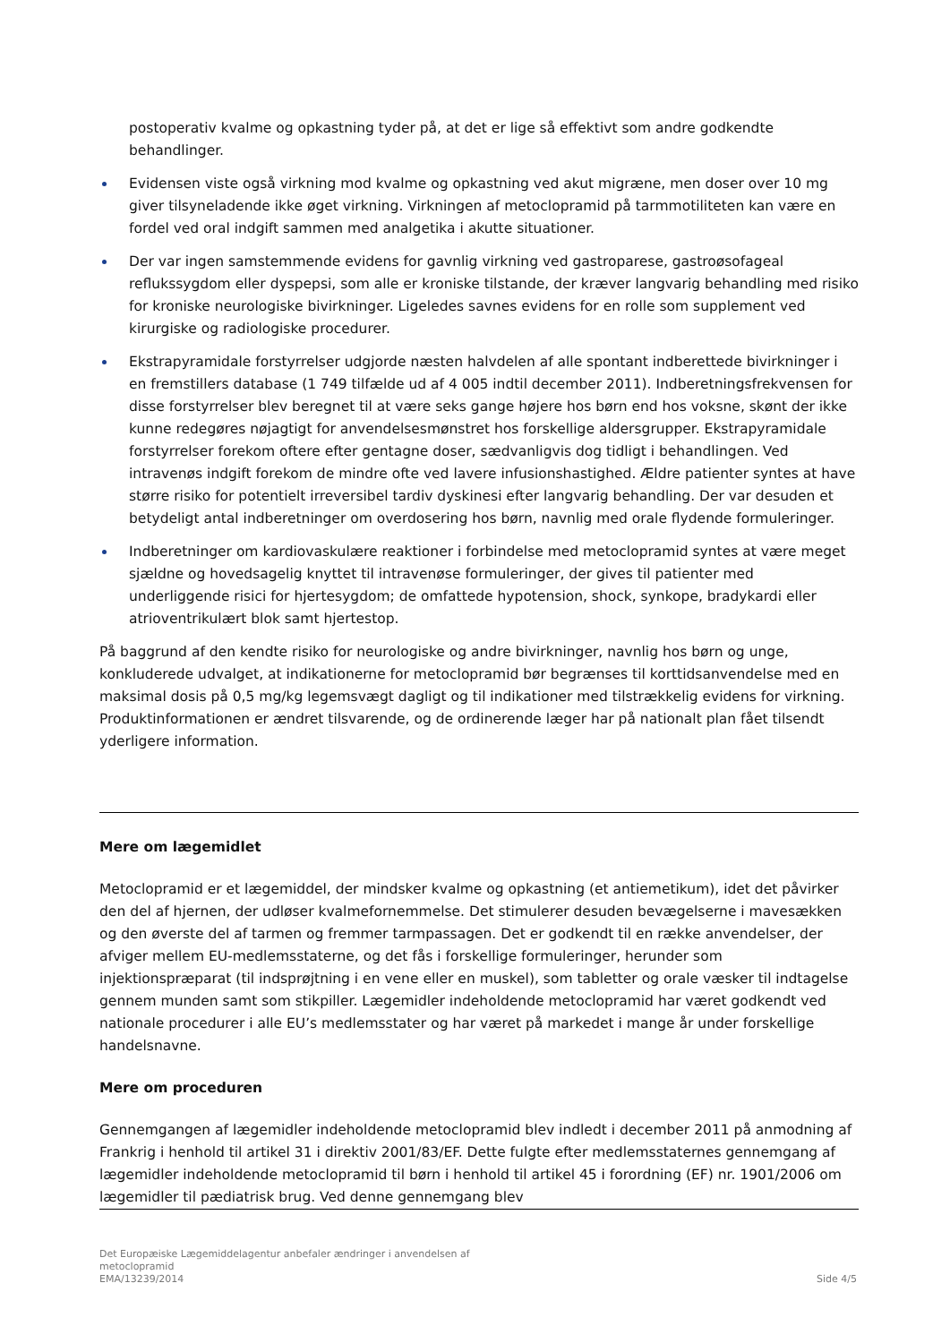postoperativ kvalme og opkastning tyder på, at det er lige så effektivt som andre godkendte behandlinger.
Evidensen viste også virkning mod kvalme og opkastning ved akut migræne, men doser over 10 mg giver tilsyneladende ikke øget virkning. Virkningen af metoclopramid på tarmmotiliteten kan være en fordel ved oral indgift sammen med analgetika i akutte situationer.
Der var ingen samstemmende evidens for gavnlig virkning ved gastroparese, gastroøsofageal reflukssygdom eller dyspepsi, som alle er kroniske tilstande, der kræver langvarig behandling med risiko for kroniske neurologiske bivirkninger. Ligeledes savnes evidens for en rolle som supplement ved kirurgiske og radiologiske procedurer.
Ekstrapyramidale forstyrrelser udgjorde næsten halvdelen af alle spontant indberettede bivirkninger i en fremstillers database (1 749 tilfælde ud af 4 005 indtil december 2011). Indberetningsfrekvensen for disse forstyrrelser blev beregnet til at være seks gange højere hos børn end hos voksne, skønt der ikke kunne redegøres nøjagtigt for anvendelsesmønstret hos forskellige aldersgrupper. Ekstrapyramidale forstyrrelser forekom oftere efter gentagne doser, sædvanligvis dog tidligt i behandlingen. Ved intravenøs indgift forekom de mindre ofte ved lavere infusionshastighed. Ældre patienter syntes at have større risiko for potentielt irreversibel tardiv dyskinesi efter langvarig behandling. Der var desuden et betydeligt antal indberetninger om overdosering hos børn, navnlig med orale flydende formuleringer.
Indberetninger om kardiovaskulære reaktioner i forbindelse med metoclopramid syntes at være meget sjældne og hovedsagelig knyttet til intravenøse formuleringer, der gives til patienter med underliggende risici for hjertesygdom; de omfattede hypotension, shock, synkope, bradykardi eller atrioventrikulært blok samt hjertestop.
På baggrund af den kendte risiko for neurologiske og andre bivirkninger, navnlig hos børn og unge, konkluderede udvalget, at indikationerne for metoclopramid bør begrænses til korttidsanvendelse med en maksimal dosis på 0,5 mg/kg legemsvægt dagligt og til indikationer med tilstrækkelig evidens for virkning. Produktinformationen er ændret tilsvarende, og de ordinerende læger har på nationalt plan fået tilsendt yderligere information.
Mere om lægemidlet
Metoclopramid er et lægemiddel, der mindsker kvalme og opkastning (et antiemetikum), idet det påvirker den del af hjernen, der udløser kvalmefornemmelse. Det stimulerer desuden bevægelserne i mavesækken og den øverste del af tarmen og fremmer tarmpassagen. Det er godkendt til en række anvendelser, der afviger mellem EU-medlemsstaterne, og det fås i forskellige formuleringer, herunder som injektionspræparat (til indsprøjtning i en vene eller en muskel), som tabletter og orale væsker til indtagelse gennem munden samt som stikpiller. Lægemidler indeholdende metoclopramid har været godkendt ved nationale procedurer i alle EU’s medlemsstater og har været på markedet i mange år under forskellige handelsnavne.
Mere om proceduren
Gennemgangen af lægemidler indeholdende metoclopramid blev indledt i december 2011 på anmodning af Frankrig i henhold til artikel 31 i direktiv 2001/83/EF. Dette fulgte efter medlemsstaternes gennemgang af lægemidler indeholdende metoclopramid til børn i henhold til artikel 45 i forordning (EF) nr. 1901/2006 om lægemidler til pædiatrisk brug. Ved denne gennemgang blev
Det Europæiske Lægemiddelagentur anbefaler ændringer i anvendelsen af
metoclopramid
EMA/13239/2014
Side 4/5